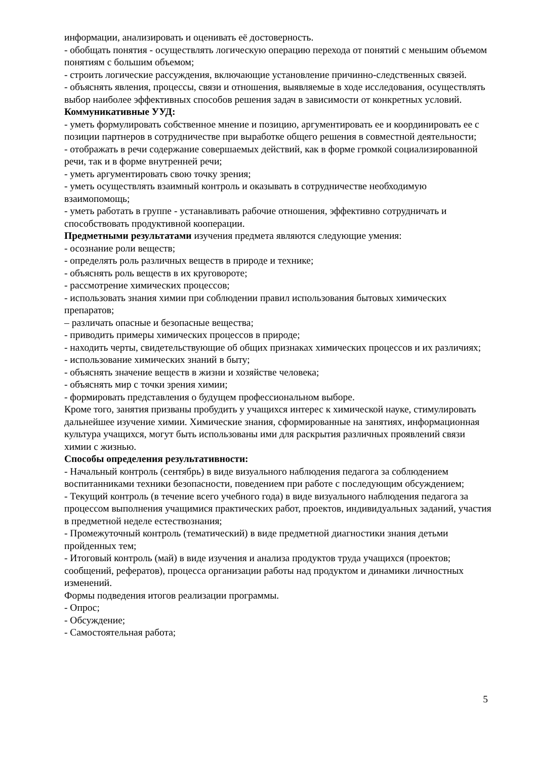информации, анализировать и оценивать её достоверность.
- обобщать понятия - осуществлять логическую операцию перехода от понятий с меньшим объемом понятиям с большим объемом;
- строить логические рассуждения, включающие установление причинно-следственных связей.
- объяснять явления, процессы, связи и отношения, выявляемые в ходе исследования, осуществлять выбор наиболее эффективных способов решения задач в зависимости от конкретных условий.
Коммуникативные УУД:
- уметь формулировать собственное мнение и позицию, аргументировать ее и координировать ее с позиции партнеров в сотрудничестве при выработке общего решения в совместной деятельности;
- отображать в речи содержание совершаемых действий, как в форме громкой социализированной речи, так и в форме внутренней речи;
- уметь аргументировать свою точку зрения;
- уметь осуществлять взаимный контроль и оказывать в сотрудничестве необходимую взаимопомощь;
- уметь работать в группе - устанавливать рабочие отношения, эффективно сотрудничать и способствовать продуктивной кооперации.
Предметными результатами изучения предмета являются следующие умения:
- осознание роли веществ;
- определять роль различных веществ в природе и технике;
- объяснять роль веществ в их круговороте;
- рассмотрение химических процессов;
- использовать знания химии при соблюдении правил использования бытовых химических препаратов;
– различать опасные и безопасные вещества;
- приводить примеры химических процессов в природе;
- находить черты, свидетельствующие об общих признаках химических процессов и их различиях;
- использование химических знаний в быту;
- объяснять значение веществ в жизни и хозяйстве человека;
- объяснять мир с точки зрения химии;
- формировать представления о будущем профессиональном выборе.
Кроме того, занятия призваны пробудить у учащихся интерес к химической науке, стимулировать дальнейшее изучение химии. Химические знания, сформированные на занятиях, информационная культура учащихся, могут быть использованы ими для раскрытия различных проявлений связи химии с жизнью.
Способы определения результативности:
- Начальный контроль (сентябрь) в виде визуального наблюдения педагога за соблюдением воспитанниками техники безопасности, поведением при работе с последующим обсуждением;
- Текущий контроль (в течение всего учебного года) в виде визуального наблюдения педагога за процессом выполнения учащимися практических работ, проектов, индивидуальных заданий, участия в предметной неделе естествознания;
- Промежуточный контроль (тематический) в виде предметной диагностики знания детьми пройденных тем;
- Итоговый контроль (май) в виде изучения и анализа продуктов труда учащихся (проектов; сообщений, рефератов), процесса организации работы над продуктом и динамики личностных изменений.
Формы подведения итогов реализации программы.
- Опрос;
- Обсуждение;
- Самостоятельная работа;
5